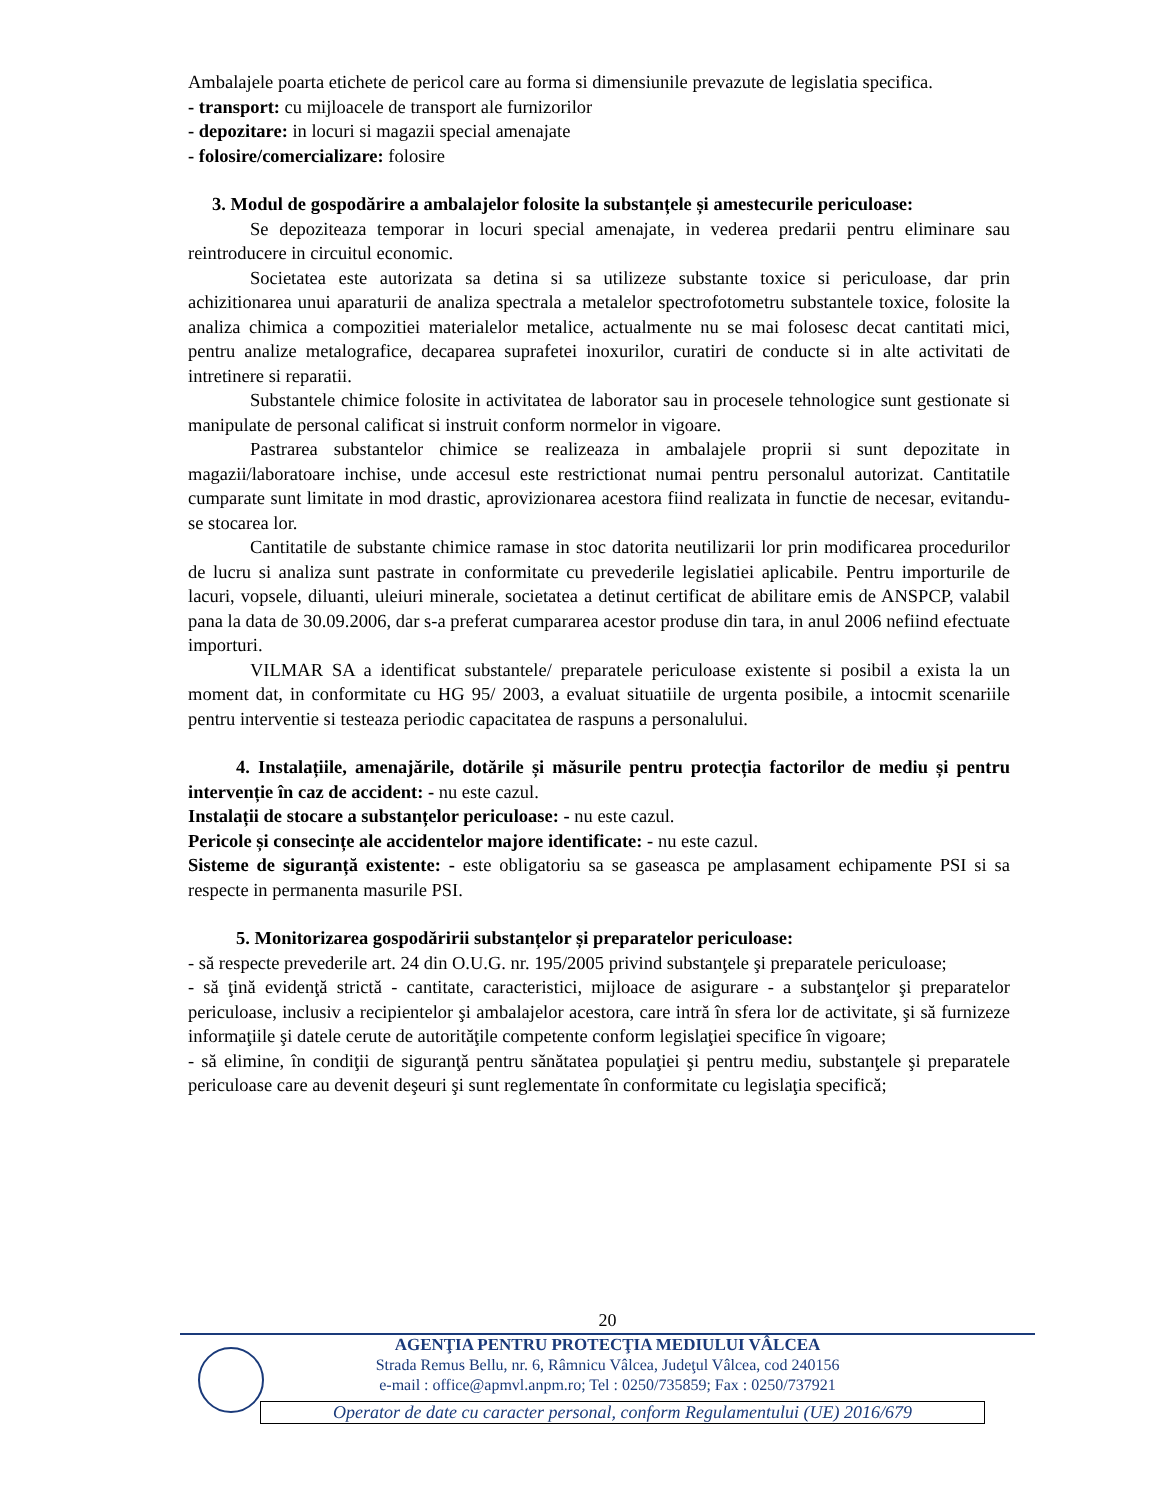Ambalajele poarta etichete de pericol care au forma si dimensiunile prevazute de legislatia specifica.
- transport: cu mijloacele de transport ale furnizorilor
- depozitare: in locuri si magazii special amenajate
- folosire/comercializare: folosire
3. Modul de gospodărire a ambalajelor folosite la substanțele și amestecurile periculoase:
Se depoziteaza temporar in locuri special amenajate, in vederea predarii pentru eliminare sau reintroducere in circuitul economic.
Societatea este autorizata sa detina si sa utilizeze substante toxice si periculoase, dar prin achizitionarea unui aparaturii de analiza spectrala a metalelor spectrofotometru substantele toxice, folosite la analiza chimica a compozitiei materialelor metalice, actualmente nu se mai folosesc decat cantitati mici, pentru analize metalografice, decaparea suprafetei inoxurilor, curatiri de conducte si in alte activitati de intretinere si reparatii.
Substantele chimice folosite in activitatea de laborator sau in procesele tehnologice sunt gestionate si manipulate de personal calificat si instruit conform normelor in vigoare.
Pastrarea substantelor chimice se realizeaza in ambalajele proprii si sunt depozitate in magazii/laboratoare inchise, unde accesul este restrictionat numai pentru personalul autorizat. Cantitatile cumparate sunt limitate in mod drastic, aprovizionarea acestora fiind realizata in functie de necesar, evitandu-se stocarea lor.
Cantitatile de substante chimice ramase in stoc datorita neutilizarii lor prin modificarea procedurilor de lucru si analiza sunt pastrate in conformitate cu prevederile legislatiei aplicabile. Pentru importurile de lacuri, vopsele, diluanti, uleiuri minerale, societatea a detinut certificat de abilitare emis de ANSPCP, valabil pana la data de 30.09.2006, dar s-a preferat cumpararea acestor produse din tara, in anul 2006 nefiind efectuate importuri.
VILMAR SA a identificat substantele/ preparatele periculoase existente si posibil a exista la un moment dat, in conformitate cu HG 95/ 2003, a evaluat situatiile de urgenta posibile, a intocmit scenariile pentru interventie si testeaza periodic capacitatea de raspuns a personalului.
4. Instalațiile, amenajările, dotările și măsurile pentru protecția factorilor de mediu și pentru intervenție în caz de accident: - nu este cazul.
Instalații de stocare a substanțelor periculoase: - nu este cazul.
Pericole și consecințe ale accidentelor majore identificate: - nu este cazul.
Sisteme de siguranță existente: - este obligatoriu sa se gaseasca pe amplasament echipamente PSI si sa respecte in permanenta masurile PSI.
5. Monitorizarea gospodăririi substanțelor și preparatelor periculoase:
- să respecte prevederile art. 24 din O.U.G. nr. 195/2005 privind substanţele şi preparatele periculoase;
- să ţină evidenţă strictă - cantitate, caracteristici, mijloace de asigurare - a substanţelor şi preparatelor periculoase, inclusiv a recipientelor şi ambalajelor acestora, care intră în sfera lor de activitate, şi să furnizeze informaţiile şi datele cerute de autorităţile competente conform legislaţiei specifice în vigoare;
- să elimine, în condiţii de siguranţă pentru sănătatea populaţiei şi pentru mediu, substanţele şi preparatele periculoase care au devenit deşeuri şi sunt reglementate în conformitate cu legislaţia specifică;
20
AGENŢIA PENTRU PROTECŢIA MEDIULUI VÂLCEA
Strada Remus Bellu, nr. 6, Râmnicu Vâlcea, Judeţul Vâlcea, cod 240156
e-mail : office@apmvl.anpm.ro; Tel : 0250/735859; Fax : 0250/737921
Operator de date cu caracter personal, conform Regulamentului (UE) 2016/679